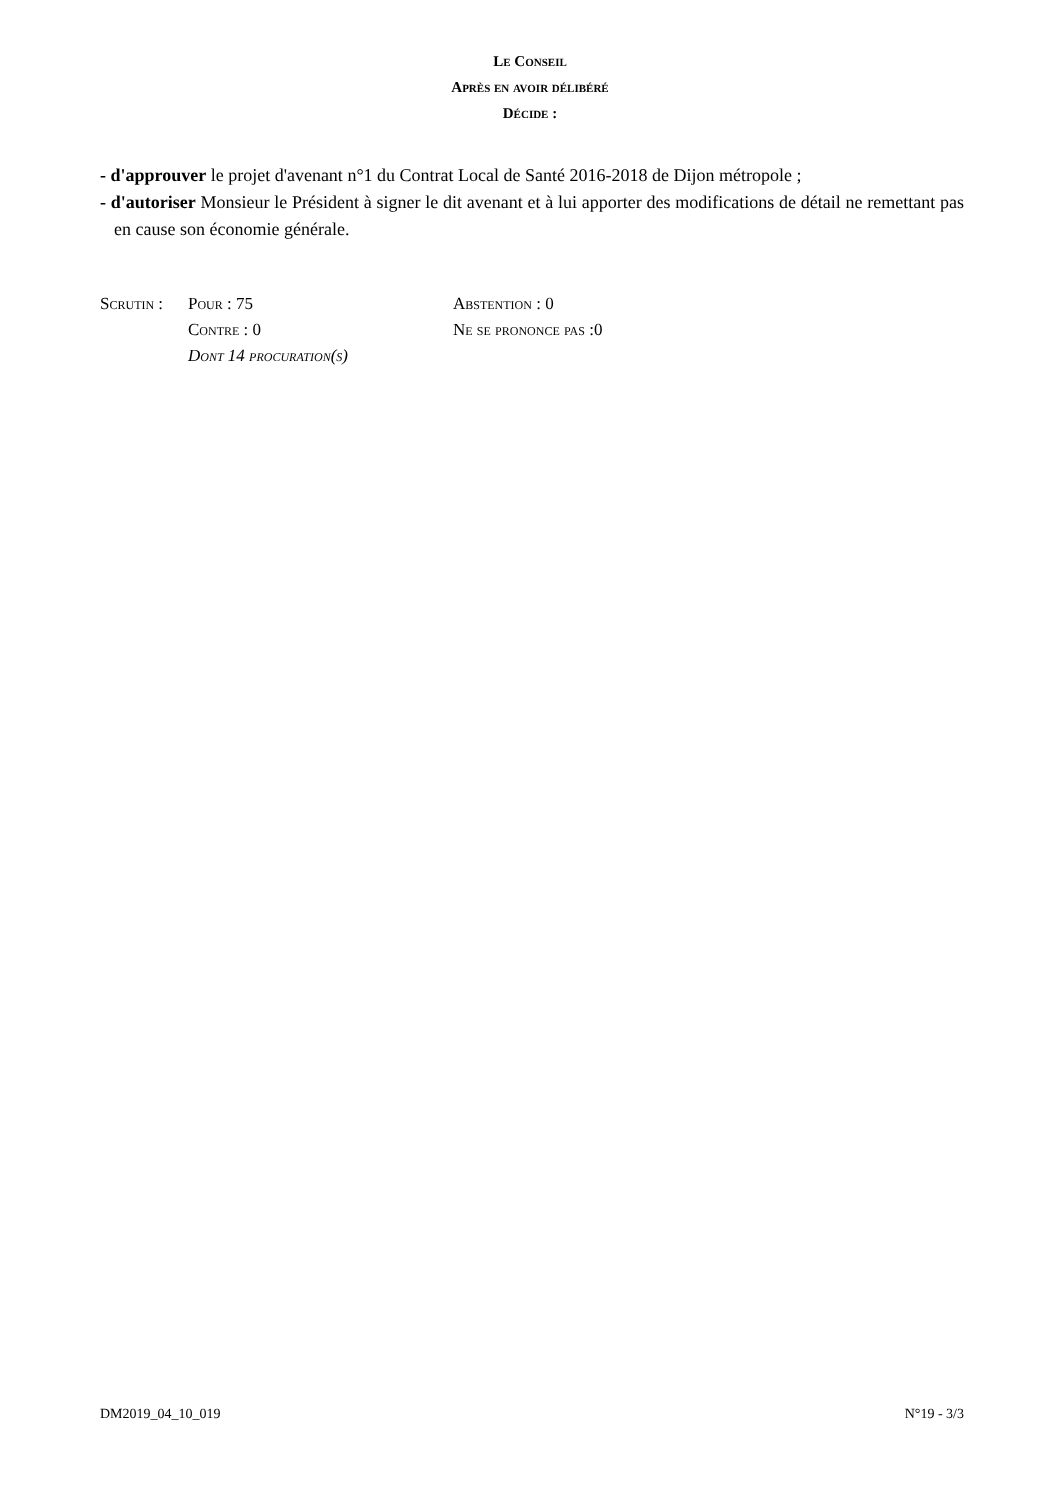Le Conseil
Après en avoir délibéré
Décide :
- d'approuver le projet d'avenant n°1 du Contrat Local de Santé 2016-2018 de Dijon métropole ;
- d'autoriser Monsieur le Président à signer le dit avenant et à lui apporter des modifications de détail ne remettant pas en cause son économie générale.
Scrutin : Pour : 75 Abstention : 0
Contre : 0 Ne se prononce pas :0
Dont 14 procuration(s)
DM2019_04_10_019 N°19 - 3/3